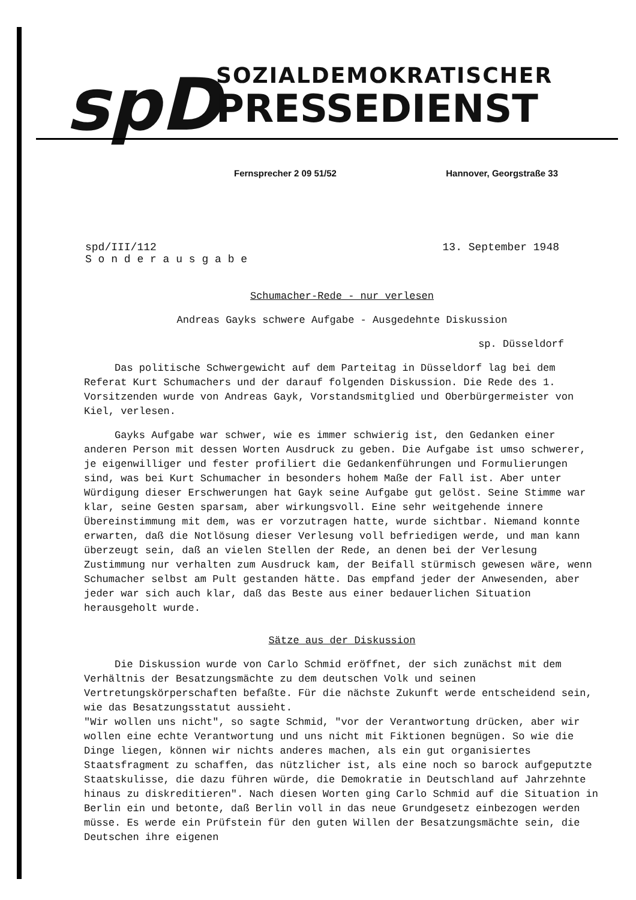spD
SOZIALDEMOKRATISCHER
PRESSEDIENST
Fernsprecher 2 09 51/52 Hannover, Georgstraße 33
spd/III/112
S o n d e r a u s g a b e
13. September 1948
Schumacher-Rede - nur verlesen
Andreas Gayks schwere Aufgabe - Ausgedehnte Diskussion
sp. Düsseldorf
Das politische Schwergewicht auf dem Parteitag in Düsseldorf lag bei dem Referat Kurt Schumachers und der darauf folgenden Diskussion. Die Rede des 1. Vorsitzenden wurde von Andreas Gayk, Vorstandsmitglied und Oberbürgermeister von Kiel, verlesen.
Gayks Aufgabe war schwer, wie es immer schwierig ist, den Gedanken einer anderen Person mit dessen Worten Ausdruck zu geben. Die Aufgabe ist umso schwerer, je eigenwilliger und fester profiliert die Gedankenführungen und Formulierungen sind, was bei Kurt Schumacher in besonders hohem Maße der Fall ist. Aber unter Würdigung dieser Erschwerungen hat Gayk seine Aufgabe gut gelöst. Seine Stimme war klar, seine Gesten sparsam, aber wirkungsvoll. Eine sehr weitgehende innere Übereinstimmung mit dem, was er vorzutragen hatte, wurde sichtbar. Niemand konnte erwarten, daß die Notlösung dieser Verlesung voll befriedigen werde, und man kann überzeugt sein, daß an vielen Stellen der Rede, an denen bei der Verlesung Zustimmung nur verhalten zum Ausdruck kam, der Beifall stürmisch gewesen wäre, wenn Schumacher selbst am Pult gestanden hätte. Das empfand jeder der Anwesenden, aber jeder war sich auch klar, daß das Beste aus einer bedauerlichen Situation herausgeholt wurde.
Sätze aus der Diskussion
Die Diskussion wurde von Carlo Schmid eröffnet, der sich zunächst mit dem Verhältnis der Besatzungsmächte zu dem deutschen Volk und seinen Vertretungskörperschaften befaßte. Für die nächste Zukunft werde entscheidend sein, wie das Besatzungsstatut aussieht.
"Wir wollen uns nicht", so sagte Schmid, "vor der Verantwortung drücken, aber wir wollen eine echte Verantwortung und uns nicht mit Fiktionen begnügen. So wie die Dinge liegen, können wir nichts anderes machen, als ein gut organisiertes Staatsfragment zu schaffen, das nützlicher ist, als eine noch so barock aufgeputzte Staatskulisse, die dazu führen würde, die Demokratie in Deutschland auf Jahrzehnte hinaus zu diskreditieren". Nach diesen Worten ging Carlo Schmid auf die Situation in Berlin ein und betonte, daß Berlin voll in das neue Grundgesetz einbezogen werden müsse. Es werde ein Prüfstein für den guten Willen der Besatzungsmächte sein, die Deutschen ihre eigenen